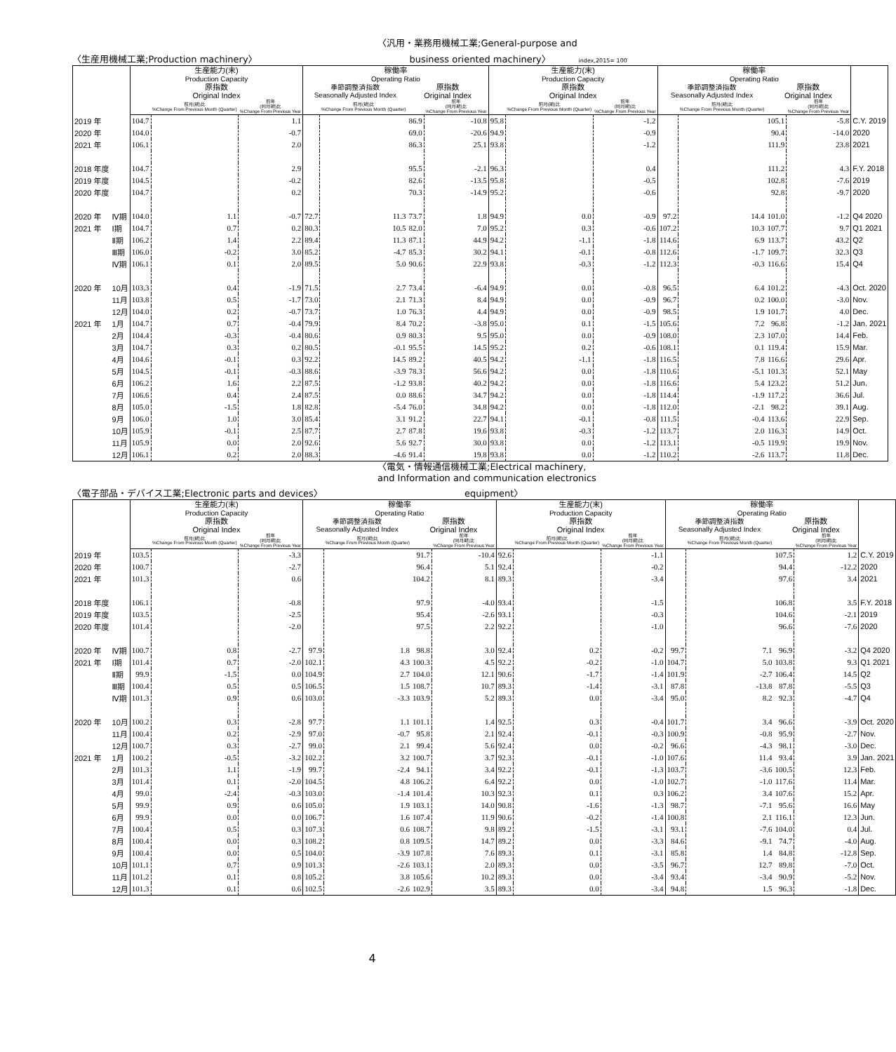〈生産用機械工業;Production machinery〉 〈汎用・業務用機械工業;General-purpose and
business oriented machinery〉 index,2015= 100
| | | 生産能力(末) Production Capacity | | | 稼働率 Operating Ratio | | | | 生産能力(末) Production Capacity | | | 稼働率 Operating Ratio | | | | |
| --- | --- | --- | --- | --- | --- | --- | --- | --- | --- | --- | --- | --- | --- | --- | --- | --- |
| | | 原指数 Original Index | | | 季節調整済指数 Seasonally Adjusted Index | | 原指数 Original Index | | 原指数 Original Index | | | 季節調整済指数 Seasonally Adjusted Index | | 原指数 Original Index | | |
| | | | 前月(期)比 %Change From Previous Month (Quarter) | 前年 (同月期)比 %Change From Previous Year | | 前月(期)比 %Change From Previous Month (Quarter) | | 前年 (同月期)比 %Change From Previous Year | | 前月(期)比 %Change From Previous Month (Quarter) | 前年 (同月期)比 %Change From Previous Year | | 前月(期)比 %Change From Previous Month (Quarter) | | 前年 (同月期)比 %Change From Previous Year | |
| 2019 年 | | 104.7 | | 1.1 | | | 86.9 | -10.8 | 95.8 | | -1.2 | | | 105.1 | -5.8 | C.Y. 2019 |
| 2020 年 | | 104.0 | | -0.7 | | | 69.0 | -20.6 | 94.9 | | -0.9 | | | 90.4 | -14.0 | 2020 |
| 2021 年 | | 106.1 | | 2.0 | | | 86.3 | 25.1 | 93.8 | | -1.2 | | | 111.9 | 23.8 | 2021 |
| 2018 年度 | | 104.7 | | 2.9 | | | 95.5 | -2.1 | 96.3 | | 0.4 | | | 111.2 | 4.3 | F.Y. 2018 |
| 2019 年度 | | 104.5 | | -0.2 | | | 82.6 | -13.5 | 95.8 | | -0.5 | | | 102.8 | -7.6 | 2019 |
| 2020 年度 | | 104.7 | | 0.2 | | | 70.3 | -14.9 | 95.2 | | -0.6 | | | 92.8 | -9.7 | 2020 |
| 2020 年 | Ⅳ期 | 104.0 | 1.1 | -0.7 | 72.7 | 11.3 | 73.7 | 1.8 | 94.9 | 0.0 | -0.9 | 97.2 | 14.4 | 101.0 | -1.2 | Q4 2020 |
| 2021 年 | Ⅰ期 | 104.7 | 0.7 | 0.2 | 80.3 | 10.5 | 82.0 | 7.0 | 95.2 | 0.3 | -0.6 | 107.2 | 10.3 | 107.7 | 9.7 | Q1 2021 |
| | Ⅱ期 | 106.2 | 1.4 | 2.2 | 89.4 | 11.3 | 87.1 | 44.9 | 94.2 | -1.1 | -1.8 | 114.6 | 6.9 | 113.7 | 43.2 | Q2 |
| | Ⅲ期 | 106.0 | -0.2 | 3.0 | 85.2 | -4.7 | 85.3 | 30.2 | 94.1 | -0.1 | -0.8 | 112.6 | -1.7 | 109.7 | 32.3 | Q3 |
| | Ⅳ期 | 106.1 | 0.1 | 2.0 | 89.5 | 5.0 | 90.6 | 22.9 | 93.8 | -0.3 | -1.2 | 112.3 | -0.3 | 116.6 | 15.4 | Q4 |
| 2020 年 | 10月 | 103.3 | 0.4 | -1.9 | 71.5 | 2.7 | 73.4 | -6.4 | 94.9 | 0.0 | -0.8 | 96.5 | 6.4 | 101.2 | -4.3 | Oct. 2020 |
| | 11月 | 103.8 | 0.5 | -1.7 | 73.0 | 2.1 | 71.3 | 8.4 | 94.9 | 0.0 | -0.9 | 96.7 | 0.2 | 100.0 | -3.0 | Nov. |
| | 12月 | 104.0 | 0.2 | -0.7 | 73.7 | 1.0 | 76.3 | 4.4 | 94.9 | 0.0 | -0.9 | 98.5 | 1.9 | 101.7 | 4.0 | Dec. |
| 2021 年 | 1月 | 104.7 | 0.7 | -0.4 | 79.9 | 8.4 | 70.2 | -3.8 | 95.0 | 0.1 | -1.5 | 105.6 | 7.2 | 96.8 | -1.2 | Jan. 2021 |
| | 2月 | 104.4 | -0.3 | -0.4 | 80.6 | 0.9 | 80.3 | 9.5 | 95.0 | 0.0 | -0.9 | 108.0 | 2.3 | 107.0 | 14.4 | Feb. |
| | 3月 | 104.7 | 0.3 | 0.2 | 80.5 | -0.1 | 95.5 | 14.5 | 95.2 | 0.2 | -0.6 | 108.1 | 0.1 | 119.4 | 15.9 | Mar. |
| | 4月 | 104.6 | -0.1 | 0.3 | 92.2 | 14.5 | 89.2 | 40.5 | 94.2 | -1.1 | -1.8 | 116.5 | 7.8 | 116.6 | 29.6 | Apr. |
| | 5月 | 104.5 | -0.1 | -0.3 | 88.6 | -3.9 | 78.3 | 56.6 | 94.2 | 0.0 | -1.8 | 110.6 | -5.1 | 101.3 | 52.1 | May |
| | 6月 | 106.2 | 1.6 | 2.2 | 87.5 | -1.2 | 93.8 | 40.2 | 94.2 | 0.0 | -1.8 | 116.6 | 5.4 | 123.2 | 51.2 | Jun. |
| | 7月 | 106.6 | 0.4 | 2.4 | 87.5 | 0.0 | 88.6 | 34.7 | 94.2 | 0.0 | -1.8 | 114.4 | -1.9 | 117.2 | 36.6 | Jul. |
| | 8月 | 105.0 | -1.5 | 1.8 | 82.8 | -5.4 | 76.0 | 34.8 | 94.2 | 0.0 | -1.8 | 112.0 | -2.1 | 98.2 | 39.1 | Aug. |
| | 9月 | 106.0 | 1.0 | 3.0 | 85.4 | 3.1 | 91.2 | 22.7 | 94.1 | -0.1 | -0.8 | 111.5 | -0.4 | 113.6 | 22.9 | Sep. |
| | 10月 | 105.9 | -0.1 | 2.5 | 87.7 | 2.7 | 87.8 | 19.6 | 93.8 | -0.3 | -1.2 | 113.7 | 2.0 | 116.3 | 14.9 | Oct. |
| | 11月 | 105.9 | 0.0 | 2.0 | 92.6 | 5.6 | 92.7 | 30.0 | 93.8 | 0.0 | -1.2 | 113.1 | -0.5 | 119.9 | 19.9 | Nov. |
| | 12月 | 106.1 | 0.2 | 2.0 | 88.3 | -4.6 | 91.4 | 19.8 | 93.8 | 0.0 | -1.2 | 110.2 | -2.6 | 113.7 | 11.8 | Dec. |
〈電子部品・デバイス工業;Electronic parts and devices〉 〈電気・情報通信機械工業;Electrical machinery,
and Information and communication electronics
equipment〉
| | | 生産能力(末) Production Capacity | | | 稼働率 Operating Ratio | | | | 生産能力(末) Production Capacity | | | 稼働率 Operating Ratio | | | | |
| --- | --- | --- | --- | --- | --- | --- | --- | --- | --- | --- | --- | --- | --- | --- | --- | --- |
| | | 原指数 Original Index | | | 季節調整済指数 Seasonally Adjusted Index | | 原指数 Original Index | | 原指数 Original Index | | | 季節調整済指数 Seasonally Adjusted Index | | 原指数 Original Index | | |
| | | | 前月(期)比 %Change From Previous Month (Quarter) | 前年 (同月期)比 %Change From Previous Year | | 前月(期)比 %Change From Previous Month (Quarter) | | 前年 (同月期)比 %Change From Previous Year | | 前月(期)比 %Change From Previous Month (Quarter) | 前年 (同月期)比 %Change From Previous Year | | 前月(期)比 %Change From Previous Month (Quarter) | | 前年 (同月期)比 %Change From Previous Year | |
| 2019 年 | | 103.5 | | -3.3 | | | 91.7 | -10.4 | 92.6 | | -1.1 | | | 107.5 | 1.2 | C.Y. 2019 |
| 2020 年 | | 100.7 | | -2.7 | | | 96.4 | 5.1 | 92.4 | | -0.2 | | | 94.4 | -12.2 | 2020 |
| 2021 年 | | 101.3 | | 0.6 | | | 104.2 | 8.1 | 89.3 | | -3.4 | | | 97.6 | 3.4 | 2021 |
| 2018 年度 | | 106.1 | | -0.8 | | | 97.9 | -4.0 | 93.4 | | -1.5 | | | 106.8 | 3.5 | F.Y. 2018 |
| 2019 年度 | | 103.5 | | -2.5 | | | 95.4 | -2.6 | 93.1 | | -0.3 | | | 104.6 | -2.1 | 2019 |
| 2020 年度 | | 101.4 | | -2.0 | | | 97.5 | 2.2 | 92.2 | | -1.0 | | | 96.6 | -7.6 | 2020 |
| 2020 年 | Ⅳ期 | 100.7 | 0.8 | -2.7 | 97.9 | 1.8 | 98.8 | 3.0 | 92.4 | 0.2 | -0.2 | 99.7 | 7.1 | 96.9 | -3.2 | Q4 2020 |
| 2021 年 | Ⅰ期 | 101.4 | 0.7 | -2.0 | 102.1 | 4.3 | 100.3 | 4.5 | 92.2 | -0.2 | -1.0 | 104.7 | 5.0 | 103.8 | 9.3 | Q1 2021 |
| | Ⅱ期 | 99.9 | -1.5 | 0.0 | 104.9 | 2.7 | 104.0 | 12.1 | 90.6 | -1.7 | -1.4 | 101.9 | -2.7 | 106.4 | 14.5 | Q2 |
| | Ⅲ期 | 100.4 | 0.5 | 0.5 | 106.5 | 1.5 | 108.7 | 10.7 | 89.3 | -1.4 | -3.1 | 87.8 | -13.8 | 87.8 | -5.5 | Q3 |
| | Ⅳ期 | 101.3 | 0.9 | 0.6 | 103.0 | -3.3 | 103.9 | 5.2 | 89.3 | 0.0 | -3.4 | 95.0 | 8.2 | 92.3 | -4.7 | Q4 |
| 2020 年 | 10月 | 100.2 | 0.3 | -2.8 | 97.7 | 1.1 | 101.1 | 1.4 | 92.5 | 0.3 | -0.4 | 101.7 | 3.4 | 96.6 | -3.9 | Oct. 2020 |
| | 11月 | 100.4 | 0.2 | -2.9 | 97.0 | -0.7 | 95.8 | 2.1 | 92.4 | -0.1 | -0.3 | 100.9 | -0.8 | 95.9 | -2.7 | Nov. |
| | 12月 | 100.7 | 0.3 | -2.7 | 99.0 | 2.1 | 99.4 | 5.6 | 92.4 | 0.0 | -0.2 | 96.6 | -4.3 | 98.1 | -3.0 | Dec. |
| 2021 年 | 1月 | 100.2 | -0.5 | -3.2 | 102.2 | 3.2 | 100.7 | 3.7 | 92.3 | -0.1 | -1.0 | 107.6 | 11.4 | 93.4 | 3.9 | Jan. 2021 |
| | 2月 | 101.3 | 1.1 | -1.9 | 99.7 | -2.4 | 94.1 | 3.4 | 92.2 | -0.1 | -1.3 | 103.7 | -3.6 | 100.5 | 12.3 | Feb. |
| | 3月 | 101.4 | 0.1 | -2.0 | 104.5 | 4.8 | 106.2 | 6.4 | 92.2 | 0.0 | -1.0 | 102.7 | -1.0 | 117.6 | 11.4 | Mar. |
| | 4月 | 99.0 | -2.4 | -0.3 | 103.0 | -1.4 | 101.4 | 10.3 | 92.3 | 0.1 | 0.3 | 106.2 | 3.4 | 107.6 | 15.2 | Apr. |
| | 5月 | 99.9 | 0.9 | 0.6 | 105.0 | 1.9 | 103.1 | 14.0 | 90.8 | -1.6 | -1.3 | 98.7 | -7.1 | 95.6 | 16.6 | May |
| | 6月 | 99.9 | 0.0 | 0.0 | 106.7 | 1.6 | 107.4 | 11.9 | 90.6 | -0.2 | -1.4 | 100.8 | 2.1 | 116.1 | 12.3 | Jun. |
| | 7月 | 100.4 | 0.5 | 0.3 | 107.3 | 0.6 | 108.7 | 9.8 | 89.2 | -1.5 | -3.1 | 93.1 | -7.6 | 104.0 | 0.4 | Jul. |
| | 8月 | 100.4 | 0.0 | 0.3 | 108.2 | 0.8 | 109.5 | 14.7 | 89.2 | 0.0 | -3.3 | 84.6 | -9.1 | 74.7 | -4.0 | Aug. |
| | 9月 | 100.4 | 0.0 | 0.5 | 104.0 | -3.9 | 107.8 | 7.6 | 89.3 | 0.1 | -3.1 | 85.8 | 1.4 | 84.8 | -12.8 | Sep. |
| | 10月 | 101.1 | 0.7 | 0.9 | 101.3 | -2.6 | 103.1 | 2.0 | 89.3 | 0.0 | -3.5 | 96.7 | 12.7 | 89.8 | -7.0 | Oct. |
| | 11月 | 101.2 | 0.1 | 0.8 | 105.2 | 3.8 | 105.6 | 10.2 | 89.3 | 0.0 | -3.4 | 93.4 | -3.4 | 90.9 | -5.2 | Nov. |
| | 12月 | 101.3 | 0.1 | 0.6 | 102.5 | -2.6 | 102.9 | 3.5 | 89.3 | 0.0 | -3.4 | 94.8 | 1.5 | 96.3 | -1.8 | Dec. |
4